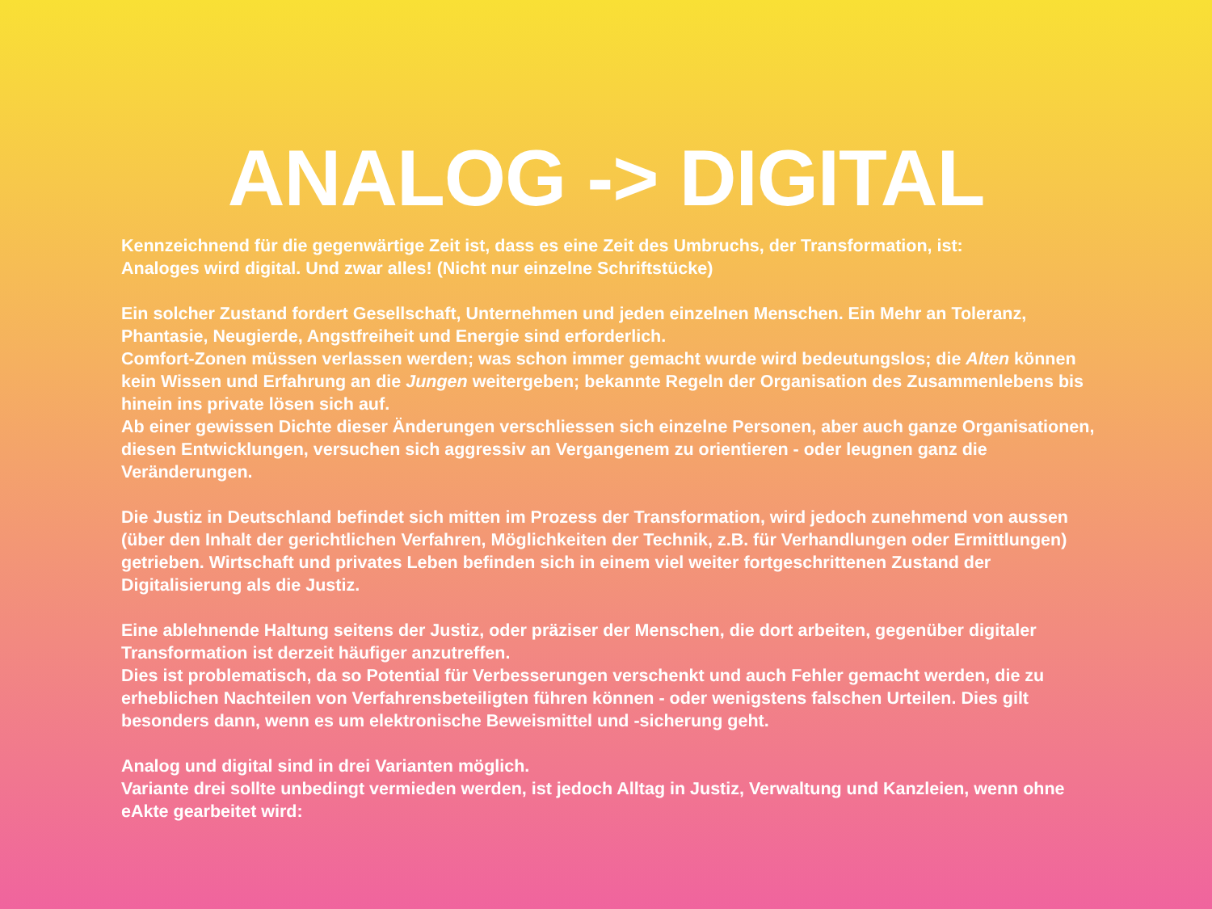ANALOG -> DIGITAL
Kennzeichnend für die gegenwärtige Zeit ist, dass es eine Zeit des Umbruchs, der Transformation, ist:
Analoges wird digital. Und zwar alles! (Nicht nur einzelne Schriftstücke)
Ein solcher Zustand fordert Gesellschaft, Unternehmen und jeden einzelnen Menschen. Ein Mehr an Toleranz, Phantasie, Neugierde, Angstfreiheit und Energie sind erforderlich.
Comfort-Zonen müssen verlassen werden; was schon immer gemacht wurde wird bedeutungslos; die Alten können kein Wissen und Erfahrung an die Jungen weitergeben; bekannte Regeln der Organisation des Zusammenlebens bis hinein ins private lösen sich auf.
Ab einer gewissen Dichte dieser Änderungen verschliessen sich einzelne Personen, aber auch ganze Organisationen, diesen Entwicklungen, versuchen sich aggressiv an Vergangenem zu orientieren - oder leugnen ganz die Veränderungen.
Die Justiz in Deutschland befindet sich mitten im Prozess der Transformation, wird jedoch zunehmend von aussen (über den Inhalt der gerichtlichen Verfahren, Möglichkeiten der Technik, z.B. für Verhandlungen oder Ermittlungen) getrieben. Wirtschaft und privates Leben befinden sich in einem viel weiter fortgeschrittenen Zustand der Digitalisierung als die Justiz.
Eine ablehnende Haltung seitens der Justiz, oder präziser der Menschen, die dort arbeiten, gegenüber digitaler Transformation ist derzeit häufiger anzutreffen.
Dies ist problematisch, da so Potential für Verbesserungen verschenkt und auch Fehler gemacht werden, die zu erheblichen Nachteilen von Verfahrensbeteiligten führen können - oder wenigstens falschen Urteilen. Dies gilt besonders dann, wenn es um elektronische Beweismittel und -sicherung geht.
Analog und digital sind in drei Varianten möglich.
Variante drei sollte unbedingt vermieden werden, ist jedoch Alltag in Justiz, Verwaltung und Kanzleien, wenn ohne eAkte gearbeitet wird: